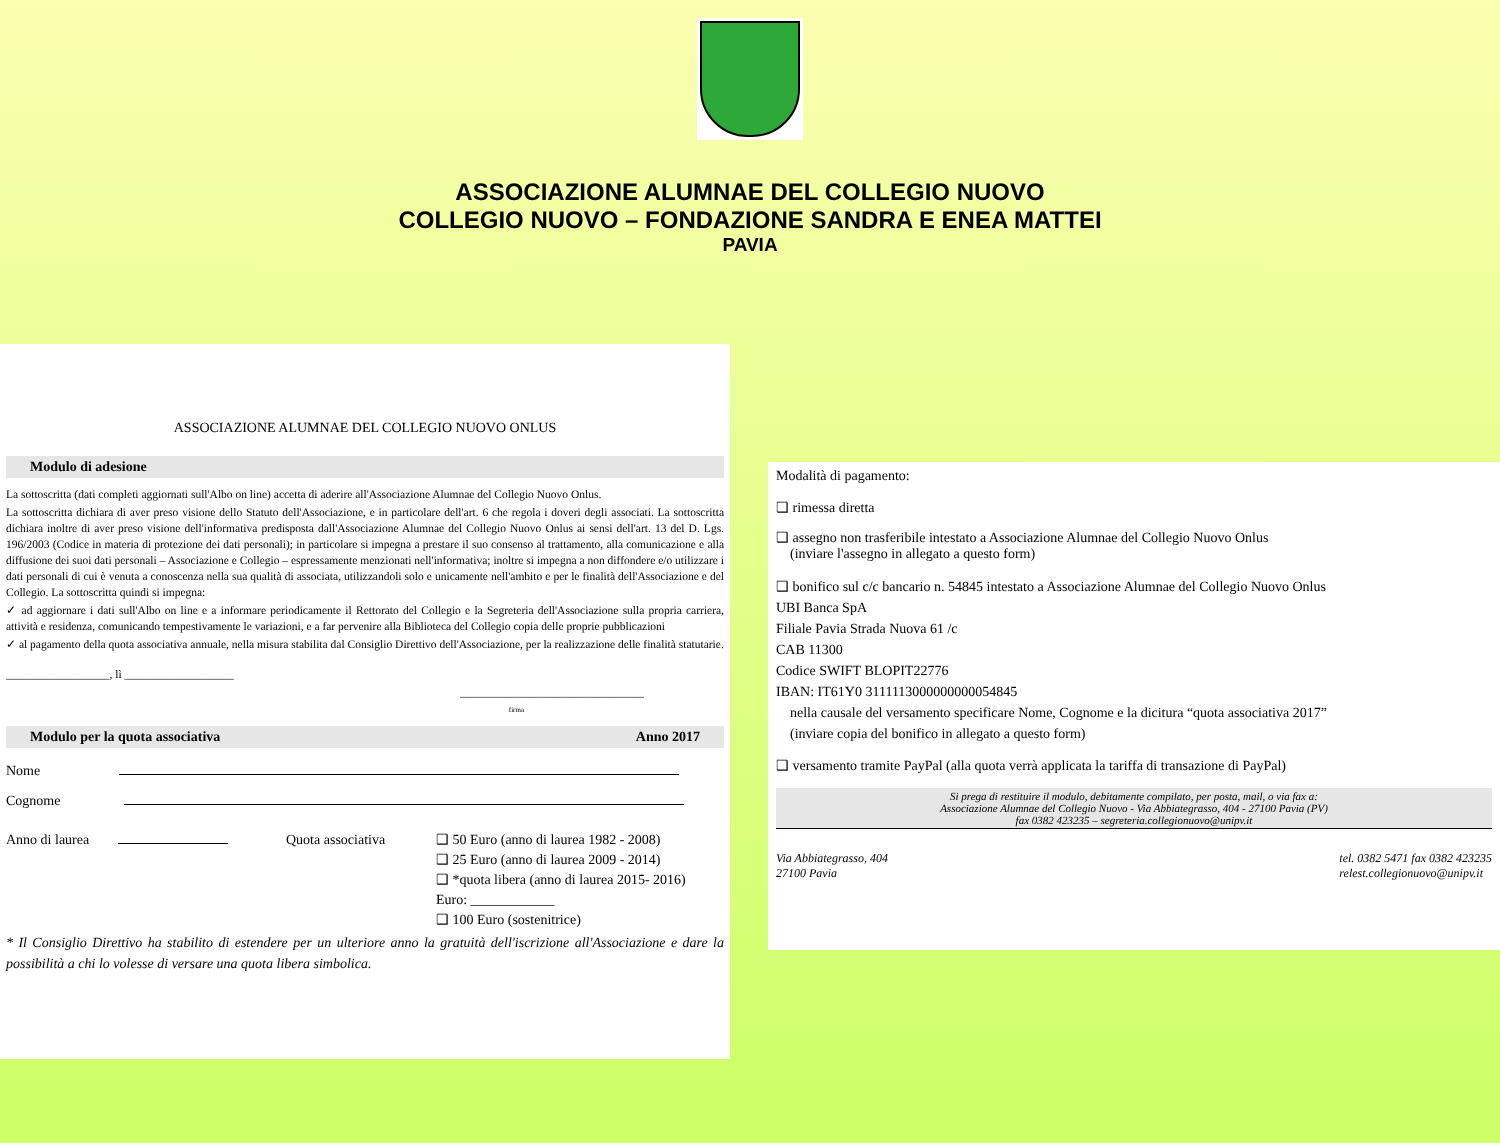ASSOCIAZIONE ALUMNAE DEL COLLEGIO NUOVO
COLLEGIO NUOVO – FONDAZIONE SANDRA E ENEA MATTEI
PAVIA
ASSOCIAZIONE ALUMNAE DEL COLLEGIO NUOVO ONLUS
Modulo di adesione
La sottoscritta (dati completi aggiornati sull'Albo on line) accetta di aderire all'Associazione Alumnae del Collegio Nuovo Onlus.
La sottoscritta dichiara di aver preso visione dello Statuto dell'Associazione, e in particolare dell'art. 6 che regola i doveri degli associati. La sottoscritta dichiara inoltre di aver preso visione dell'informativa predisposta dall'Associazione Alumnae del Collegio Nuovo Onlus ai sensi dell'art. 13 del D. Lgs. 196/2003 (Codice in materia di protezione dei dati personali); in particolare si impegna a prestare il suo consenso al trattamento, alla comunicazione e alla diffusione dei suoi dati personali – Associazione e Collegio – espressamente menzionati nell'informativa; inoltre si impegna a non diffondere e/o utilizzare i dati personali di cui è venuta a conoscenza nella sua qualità di associata, utilizzandoli solo e unicamente nell'ambito e per le finalità dell'Associazione e del Collegio. La sottoscritta quindi si impegna:
✓ ad aggiornare i dati sull'Albo on line e a informare periodicamente il Rettorato del Collegio e la Segreteria dell'Associazione sulla propria carriera, attività e residenza, comunicando tempestivamente le variazioni, e a far pervenire alla Biblioteca del Collegio copia delle proprie pubblicazioni
✓ al pagamento della quota associativa annuale, nella misura stabilita dal Consiglio Direttivo dell'Associazione, per la realizzazione delle finalità statutarie.
__________________, lì ___________________
________________________________
firma
Modulo per la quota associativa Anno 2017
Nome
Cognome
Anno di laurea Quota associativa ❑ 50 Euro (anno di laurea 1982 - 2008)
❑ 25 Euro (anno di laurea 2009 - 2014)
❑ *quota libera (anno di laurea 2015- 2016)
Euro: ____________
❑ 100 Euro (sostenitrice)
* Il Consiglio Direttivo ha stabilito di estendere per un ulteriore anno la gratuità dell'iscrizione all'Associazione e dare la possibilità a chi lo volesse di versare una quota libera simbolica.
Modalità di pagamento:
❑ rimessa diretta
❑ assegno non trasferibile intestato a Associazione Alumnae del Collegio Nuovo Onlus
(inviare l'assegno in allegato a questo form)
❑ bonifico sul c/c bancario n. 54845 intestato a Associazione Alumnae del Collegio Nuovo Onlus
UBI Banca SpA
Filiale Pavia Strada Nuova 61 /c
CAB 11300
Codice SWIFT BLOPIT22776
IBAN: IT61Y0 3111113000000000054845
nella causale del versamento specificare Nome, Cognome e la dicitura “quota associativa 2017”
(inviare copia del bonifico in allegato a questo form)
❑ versamento tramite PayPal (alla quota verrà applicata la tariffa di transazione di PayPal)
Si prega di restituire il modulo, debitamente compilato, per posta, mail, o via fax a:
Associazione Alumnae del Collegio Nuovo - Via Abbiategrasso, 404 - 27100 Pavia (PV)
fax 0382 423235 – segreteria.collegionuovo@unipv.it
Via Abbiategrasso, 404
27100 Pavia
tel. 0382 5471 fax 0382 423235
relest.collegionuovo@unipv.it